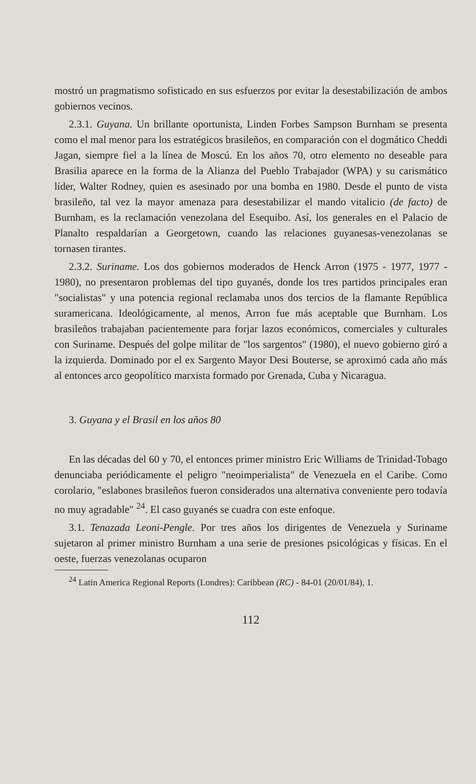mostró un pragmatismo sofisticado en sus esfuerzos por evitar la desestabilización de ambos gobiernos vecinos.
2.3.1. Guyana. Un brillante oportunista, Linden Forbes Sampson Burnham se presenta como el mal menor para los estratégicos brasileños, en comparación con el dogmático Cheddi Jagan, siempre fiel a la línea de Moscú. En los años 70, otro elemento no deseable para Brasilia aparece en la forma de la Alianza del Pueblo Trabajador (WPA) y su carismático líder, Walter Rodney, quien es asesinado por una bomba en 1980. Desde el punto de vista brasileño, tal vez la mayor amenaza para desestabilizar el mando vitalicio (de facto) de Burnham, es la reclamación venezolana del Esequibo. Así, los generales en el Palacio de Planalto respaldarían a Georgetown, cuando las relaciones guyanesas-venezolanas se tornasen tirantes.
2.3.2. Suriname. Los dos gobiernos moderados de Henck Arron (1975 - 1977, 1977 - 1980), no presentaron problemas del tipo guyanés, donde los tres partidos principales eran "socialistas" y una potencia regional reclamaba unos dos tercios de la flamante República suramericana. Ideológicamente, al menos, Arron fue más aceptable que Burnham. Los brasileños trabajaban pacientemente para forjar lazos económicos, comerciales y culturales con Suriname. Después del golpe militar de "los sargentos" (1980), el nuevo gobierno giró a la izquierda. Dominado por el ex Sargento Mayor Desi Bouterse, se aproximó cada año más al entonces arco geopolítico marxista formado por Grenada, Cuba y Nicaragua.
3. Guyana y el Brasil en los años 80
En las décadas del 60 y 70, el entonces primer ministro Eric Williams de Trinidad-Tobago denunciaba periódicamente el peligro "neoimperialista" de Venezuela en el Caribe. Como corolario, "eslabones brasileños fueron considerados una alternativa conveniente pero todavía no muy agradable" <sup>24</sup>. El caso guyanés se cuadra con este enfoque.
3.1. Tenazada Leoni-Pengle. Por tres años los dirigentes de Venezuela y Suriname sujetaron al primer ministro Burnham a una serie de presiones psicológicas y físicas. En el oeste, fuerzas venezolanas ocuparon
<sup>24</sup> Latin America Regional Reports (Londres): Caribbean (RC) - 84-01 (20/01/84), 1.
112